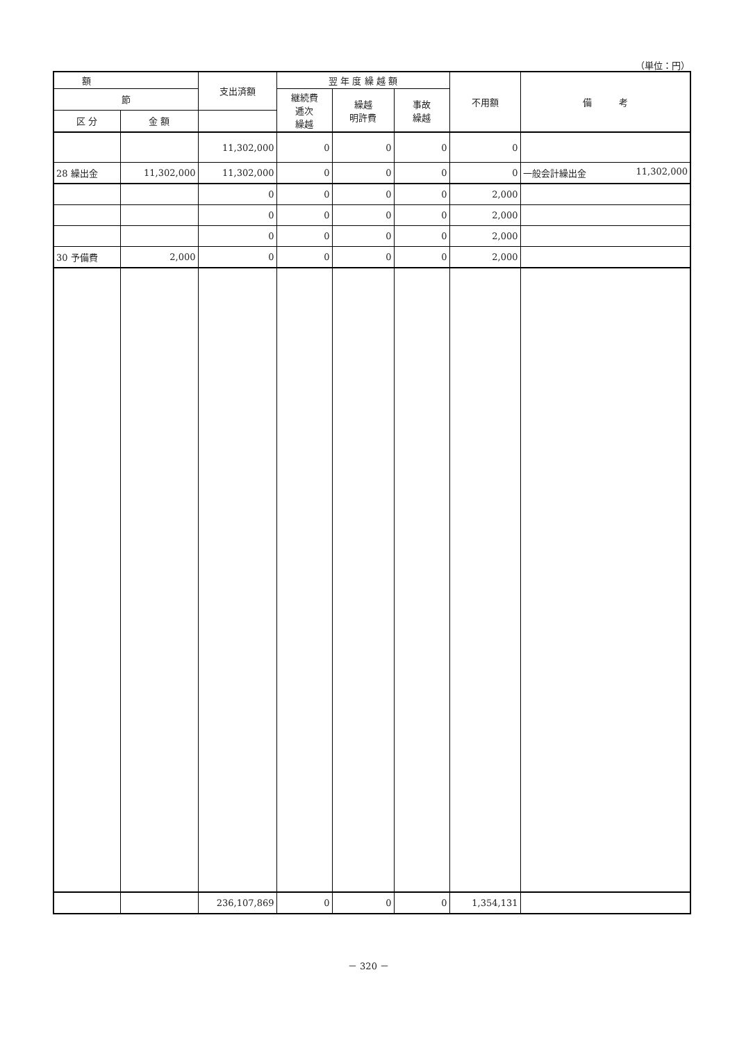（単位：円）
| 額 | | 支出済額 | 翌 年 度 繰 越 額 | | | 不用額 | 備 考 |
| --- | --- | --- | --- | --- | --- | --- | --- |
| 節 | | | | | | | |
| | | | 継続費 逓次 繰越 | 繰越 明許費 | 事故 繰越 | | |
| 区 分 | 金 額 | | | | | | |
| | | 11,302,000 | 0 | 0 | 0 | 0 | |
| 28 繰出金 | 11,302,000 | 11,302,000 | 0 | 0 | 0 | 0 | 一般会計繰出金 11,302,000 |
| | | 0 | 0 | 0 | 0 | 2,000 | |
| | | 0 | 0 | 0 | 0 | 2,000 | |
| | | 0 | 0 | 0 | 0 | 2,000 | |
| 30 予備費 | 2,000 | 0 | 0 | 0 | 0 | 2,000 | |
| | | 236,107,869 | 0 | 0 | 0 | 1,354,131 | |
－ 320 －